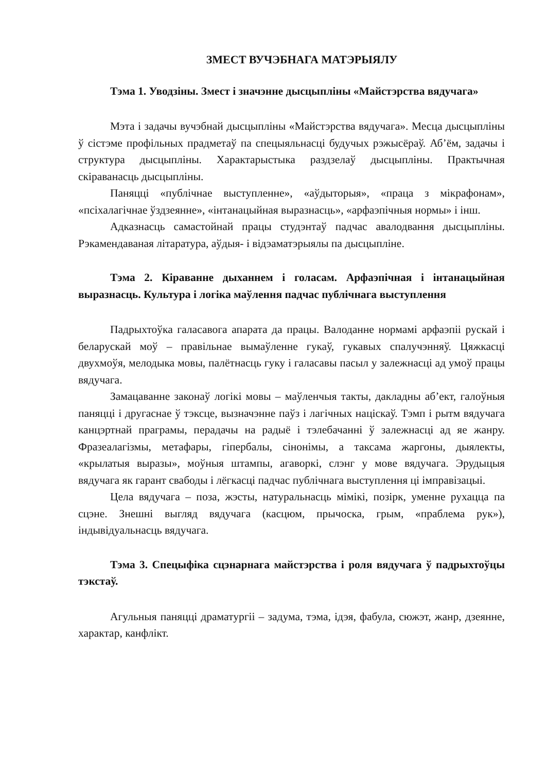ЗМЕСТ ВУЧЭБНАГА МАТЭРЫЯЛУ
Тэма 1. Уводзіны. Змест і значэнне дысцыпліны «Майстэрства вядучага»
Мэта і задачы вучэбнай дысцыпліны «Майстэрства вядучага». Месца дысцыпліны ў сістэме профільных прадметаў па спецыяльнасці будучых рэжысёраў. Аб’ём, задачы і структура дысцыпліны. Характарыстыка раздзелаў дысцыпліны. Практычная скіраванасць дысцыпліны.
Паняцці «публічнае выступленне», «аўдыторыя», «праца з мікрафонам», «псіхалагічнае ўздзеянне», «інтанацыйная выразнасць», «арфаэпічныя нормы» і інш.
Адказнасць самастойнай працы студэнтаў падчас авалодвання дысцыпліны. Рэкамендаваная літаратура, аўдыя- і відэаматэрыялы па дысцыпліне.
Тэма 2. Кіраванне дыханнем і голасам. Арфаэпічная і інтанацыйная выразнасць. Культура і логіка маўлення падчас публічнага выступлення
Падрыхтоўка галасавога апарата да працы. Валоданне нормамі арфаэпіі рускай і беларускай моў – правільнае вымаўленне гукаў, гукавых спалучэнняў. Цяжкасці двухмоўя, мелодыка мовы, палётнасць гуку і галасавы пасыл у залежнасці ад умоў працы вядучага.
Замацаванне законаў логікі мовы – маўленчыя такты, дакладны аб’ект, галоўныя паняцці і другаснае ў тэксце, вызначэнне паўз і лагічных націскаў. Тэмп і рытм вядучага канцэртнай праграмы, перадачы на радыё і тэлебачанні ў залежнасці ад яе жанру. Фразеалагізмы, метафары, гіпербалы, сінонімы, а таксама жаргоны, дыялекты, «крылатыя выразы», моўныя штампы, агаворкі, слэнг у мове вядучага. Эрудыцыя вядучага як гарант свабоды і лёгкасці падчас публічнага выступлення ці імправізацыі.
Цела вядучага – поза, жэсты, натуральнасць мімікі, позірк, уменне рухацца па сцэне. Знешні выгляд вядучага (касцюм, прычоска, грым, «праблема рук»), індывідуальнасць вядучага.
Тэма 3. Спецыфіка сцэнарнага майстэрства і роля вядучага ў падрыхтоўцы тэкстаў.
Агульныя паняцці драматургіі – задума, тэма, ідэя, фабула, сюжэт, жанр, дзеянне, характар, канфлікт.